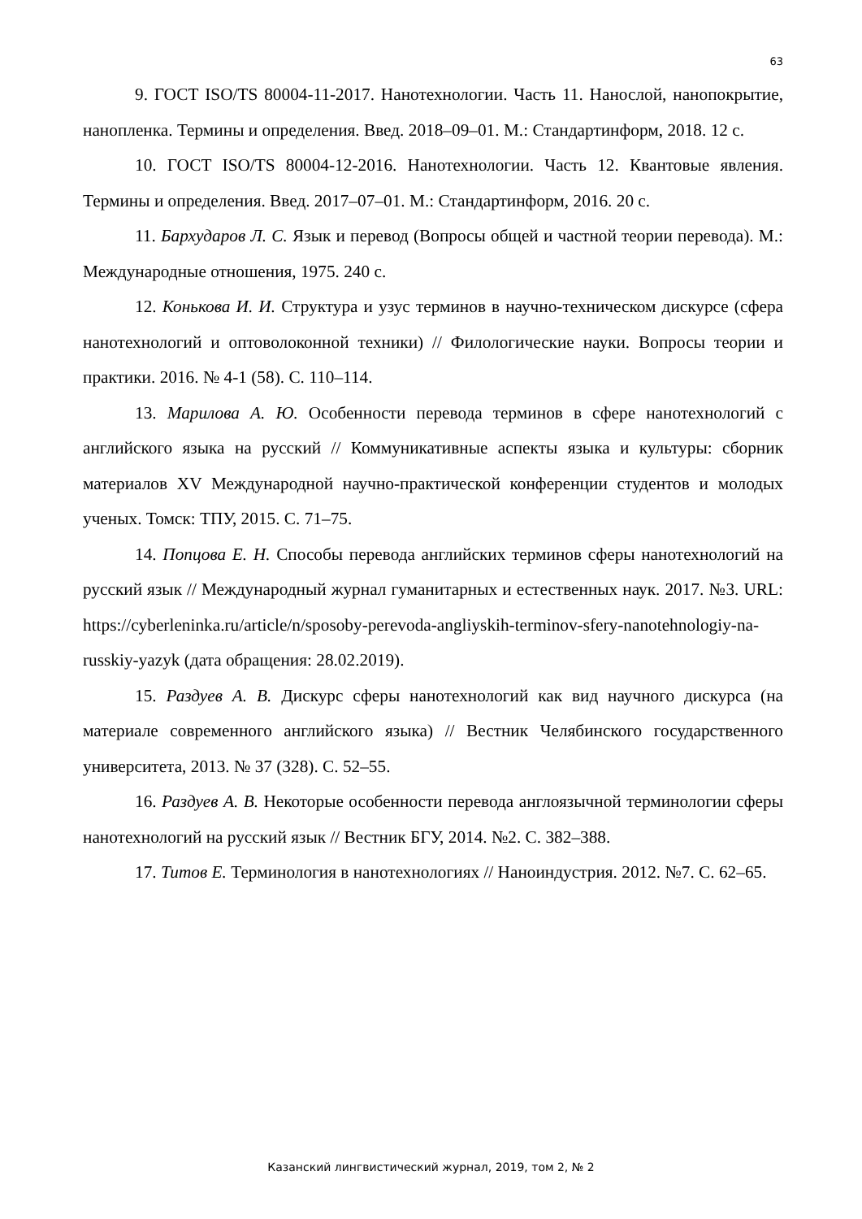63
9. ГОСТ ISO/TS 80004-11-2017. Нанотехнологии. Часть 11. Нанослой, нанопокрытие, нанопленка. Термины и определения. Введ. 2018–09–01. М.: Стандартинформ, 2018. 12 с.
10. ГОСТ ISO/TS 80004-12-2016. Нанотехнологии. Часть 12. Квантовые явления. Термины и определения. Введ. 2017–07–01. М.: Стандартинформ, 2016. 20 с.
11. Бархударов Л. С. Язык и перевод (Вопросы общей и частной теории перевода). М.: Международные отношения, 1975. 240 с.
12. Конькова И. И. Структура и узус терминов в научно-техническом дискурсе (сфера нанотехнологий и оптоволоконной техники) // Филологические науки. Вопросы теории и практики. 2016. № 4-1 (58). С. 110–114.
13. Марилова А. Ю. Особенности перевода терминов в сфере нанотехнологий с английского языка на русский // Коммуникативные аспекты языка и культуры: сборник материалов XV Международной научно-практической конференции студентов и молодых ученых. Томск: ТПУ, 2015. С. 71–75.
14. Попцова Е. Н. Способы перевода английских терминов сферы нанотехнологий на русский язык // Международный журнал гуманитарных и естественных наук. 2017. №3. URL: https://cyberleninka.ru/article/n/sposoby-perevoda-angliyskih-terminov-sfery-nanotehnologiy-na-russkiy-yazyk (дата обращения: 28.02.2019).
15. Раздуев А. В. Дискурс сферы нанотехнологий как вид научного дискурса (на материале современного английского языка) // Вестник Челябинского государственного университета, 2013. № 37 (328). С. 52–55.
16. Раздуев А. В. Некоторые особенности перевода англоязычной терминологии сферы нанотехнологий на русский язык // Вестник БГУ, 2014. №2. С. 382–388.
17. Титов Е. Терминология в нанотехнологиях // Наноиндустрия. 2012. №7. С. 62–65.
Казанский лингвистический журнал, 2019, том 2, № 2